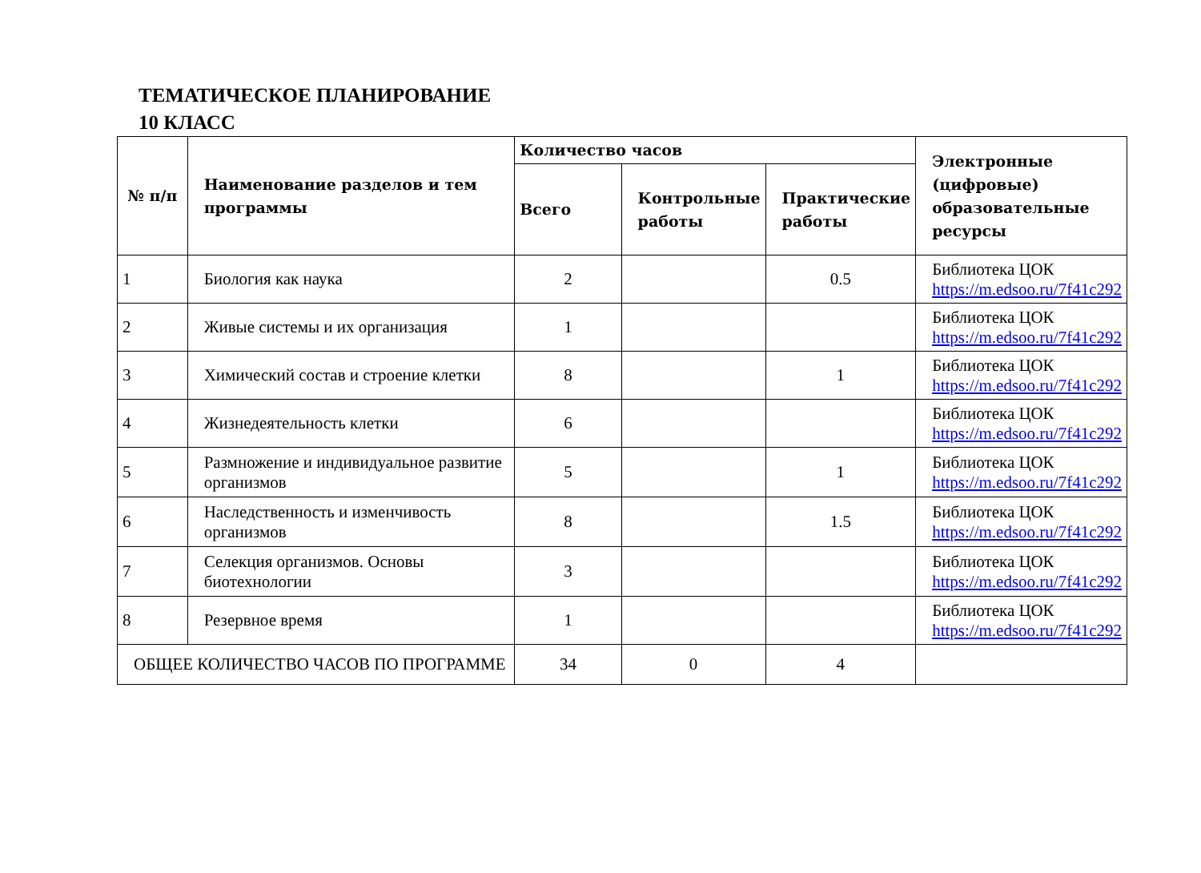ТЕМАТИЧЕСКОЕ ПЛАНИРОВАНИЕ
10 КЛАСС
| № п/п | Наименование разделов и тем программы | Количество часов | | | Электронные (цифровые) образовательные ресурсы |
| --- | --- | --- | --- | --- | --- |
| | | Всего | Контрольные работы | Практические работы | |
| 1 | Биология как наука | 2 | | 0.5 | Библиотека ЦОК https://m.edsoo.ru/7f41c292 |
| 2 | Живые системы и их организация | 1 | | | Библиотека ЦОК https://m.edsoo.ru/7f41c292 |
| 3 | Химический состав и строение клетки | 8 | | 1 | Библиотека ЦОК https://m.edsoo.ru/7f41c292 |
| 4 | Жизнедеятельность клетки | 6 | | | Библиотека ЦОК https://m.edsoo.ru/7f41c292 |
| 5 | Размножение и индивидуальное развитие организмов | 5 | | 1 | Библиотека ЦОК https://m.edsoo.ru/7f41c292 |
| 6 | Наследственность и изменчивость организмов | 8 | | 1.5 | Библиотека ЦОК https://m.edsoo.ru/7f41c292 |
| 7 | Селекция организмов. Основы биотехнологии | 3 | | | Библиотека ЦОК https://m.edsoo.ru/7f41c292 |
| 8 | Резервное время | 1 | | | Библиотека ЦОК https://m.edsoo.ru/7f41c292 |
| ОБЩЕЕ КОЛИЧЕСТВО ЧАСОВ ПО ПРОГРАММЕ | | 34 | 0 | 4 | |